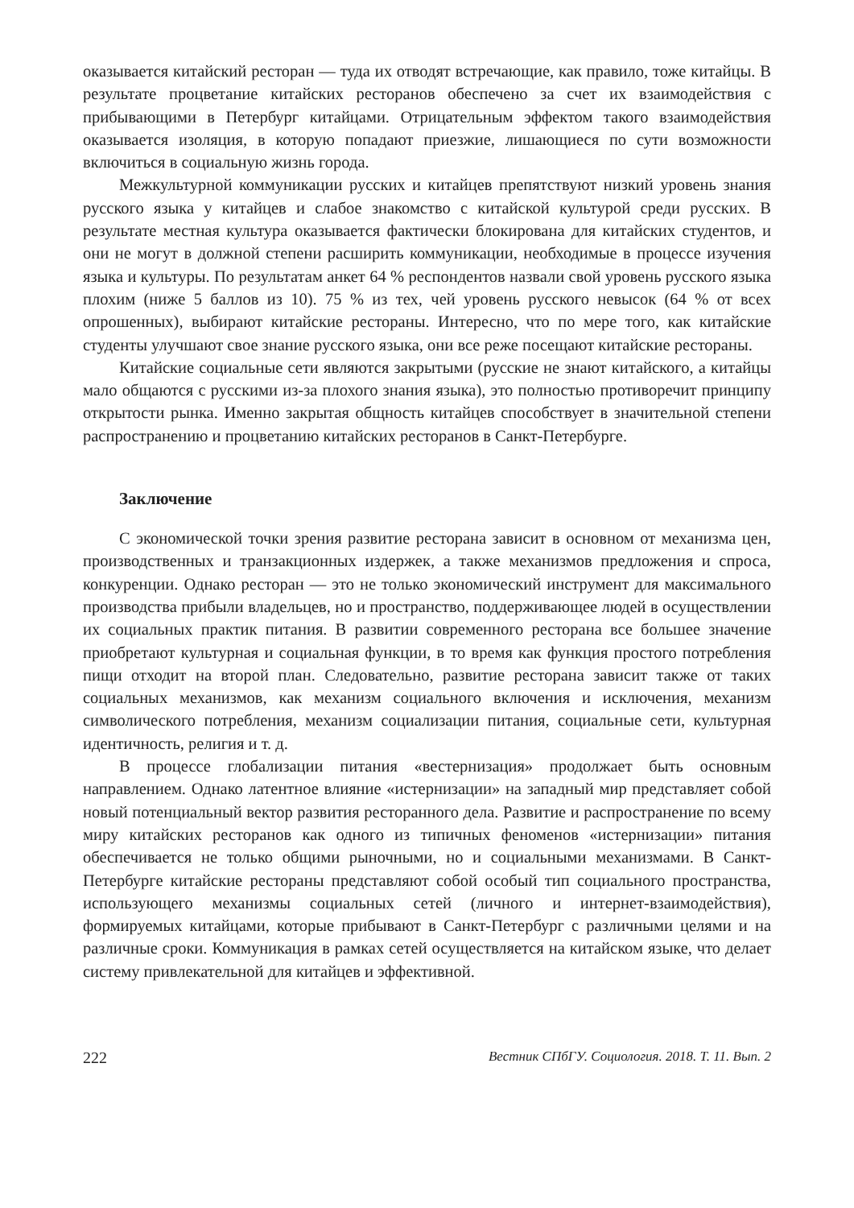оказывается китайский ресторан — туда их отводят встречающие, как правило, тоже китайцы. В результате процветание китайских ресторанов обеспечено за счет их взаимодействия с прибывающими в Петербург китайцами. Отрицательным эффектом такого взаимодействия оказывается изоляция, в которую попадают приезжие, лишающиеся по сути возможности включиться в социальную жизнь города.
Межкультурной коммуникации русских и китайцев препятствуют низкий уровень знания русского языка у китайцев и слабое знакомство с китайской культурой среди русских. В результате местная культура оказывается фактически блокирована для китайских студентов, и они не могут в должной степени расширить коммуникации, необходимые в процессе изучения языка и культуры. По результатам анкет 64 % респондентов назвали свой уровень русского языка плохим (ниже 5 баллов из 10). 75 % из тех, чей уровень русского невысок (64 % от всех опрошенных), выбирают китайские рестораны. Интересно, что по мере того, как китайские студенты улучшают свое знание русского языка, они все реже посещают китайские рестораны.
Китайские социальные сети являются закрытыми (русские не знают китайского, а китайцы мало общаются с русскими из-за плохого знания языка), это полностью противоречит принципу открытости рынка. Именно закрытая общность китайцев способствует в значительной степени распространению и процветанию китайских ресторанов в Санкт-Петербурге.
Заключение
С экономической точки зрения развитие ресторана зависит в основном от механизма цен, производственных и транзакционных издержек, а также механизмов предложения и спроса, конкуренции. Однако ресторан — это не только экономический инструмент для максимального производства прибыли владельцев, но и пространство, поддерживающее людей в осуществлении их социальных практик питания. В развитии современного ресторана все большее значение приобретают культурная и социальная функции, в то время как функция простого потребления пищи отходит на второй план. Следовательно, развитие ресторана зависит также от таких социальных механизмов, как механизм социального включения и исключения, механизм символического потребления, механизм социализации питания, социальные сети, культурная идентичность, религия и т. д.
В процессе глобализации питания «вестернизация» продолжает быть основным направлением. Однако латентное влияние «истернизации» на западный мир представляет собой новый потенциальный вектор развития ресторанного дела. Развитие и распространение по всему миру китайских ресторанов как одного из типичных феноменов «истернизации» питания обеспечивается не только общими рыночными, но и социальными механизмами. В Санкт-Петербурге китайские рестораны представляют собой особый тип социального пространства, использующего механизмы социальных сетей (личного и интернет-взаимодействия), формируемых китайцами, которые прибывают в Санкт-Петербург с различными целями и на различные сроки. Коммуникация в рамках сетей осуществляется на китайском языке, что делает систему привлекательной для китайцев и эффективной.
222 Вестник СПбГУ. Социология. 2018. Т. 11. Вып. 2